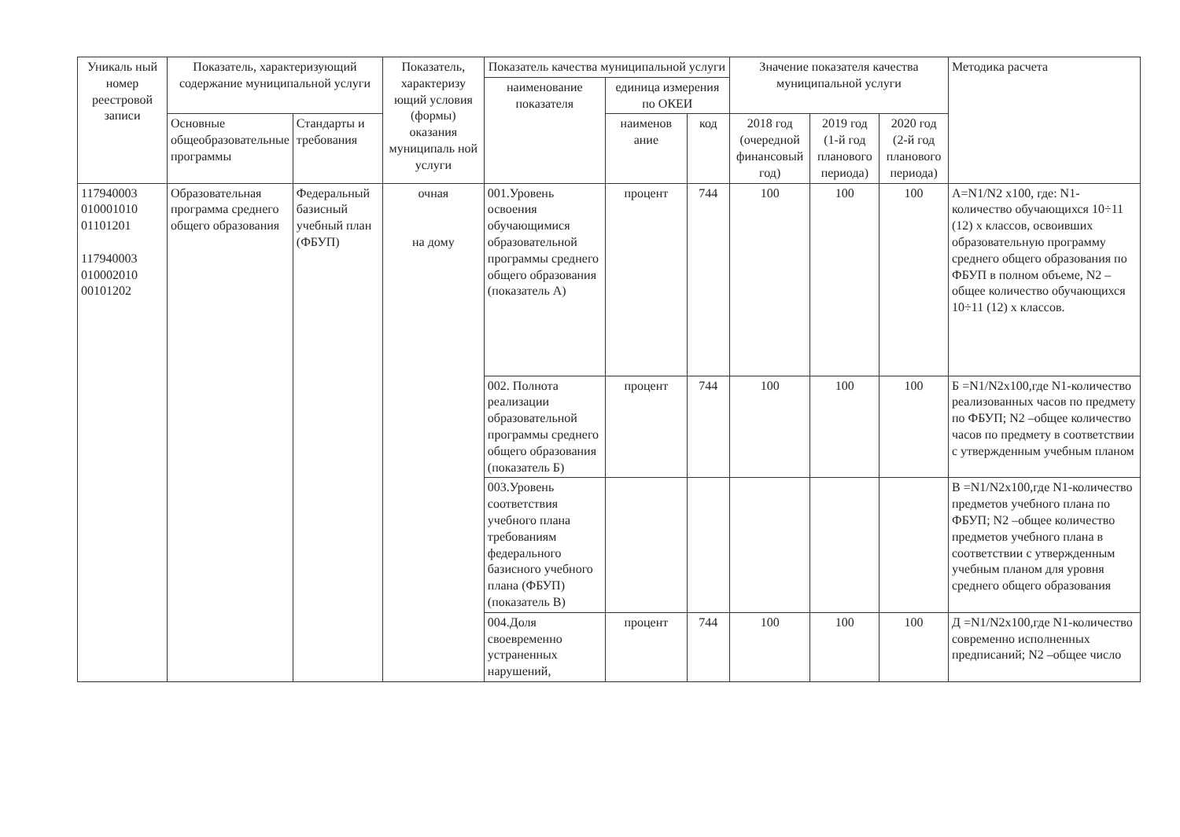| Уникаль ный номер реестровой записи | Показатель, характеризующий содержание муниципальной услуги | | Показатель, характеризу ющий условия (формы) оказания муниципаль ной услуги | Показатель качества муниципальной услуги | | | Значение показателя качества муниципальной услуги | | | Методика расчета |
| --- | --- | --- | --- | --- | --- | --- | --- | --- | --- | --- |
| | | | | наименование показателя | единица измерения по ОКЕИ | | | | | |
| | | | | | наименов ание | код | | | | |
| | Основные общеобразовательные программы | Стандарты и требования | | | | | 2018 год (очередной финансовый год) | 2019 год (1-й год планового периода) | 2020 год (2-й год планового периода) | |
| 117940003 010001010 01101201 117940003 010002010 00101202 | Образовательная программа среднего общего образования | Федеральный базисный учебный план (ФБУП) | очная на дому | 001.Уровень освоения обучающимися образовательной программы среднего общего образования (показатель А) | процент | 744 | 100 | 100 | 100 | А=N1/N2 х100, где: N1-количество обучающихся 10÷11 (12) х классов, освоивших образовательную программу среднего общего образования по ФБУП в полном объеме, N2 –общее количество обучающихся 10÷11 (12) х классов. |
| | | | | 002. Полнота реализации образовательной программы среднего общего образования (показатель Б) | процент | 744 | 100 | 100 | 100 | Б =N1/N2х100,где N1-количество реализованных часов по предмету по ФБУП; N2 –общее количество часов по предмету в соответствии с утвержденным учебным планом |
| | | | | 003.Уровень соответствия учебного плана требованиям федерального базисного учебного плана (ФБУП) (показатель В) | | | | | | В =N1/N2х100,где N1-количество предметов учебного плана по ФБУП; N2 –общее количество предметов учебного плана в соответствии с утвержденным учебным планом для уровня среднего общего образования |
| | | | | 004.Доля своевременно устраненных нарушений, | процент | 744 | 100 | 100 | 100 | Д =N1/N2х100,где N1-количество современно исполненных предписаний; N2 –общее число |